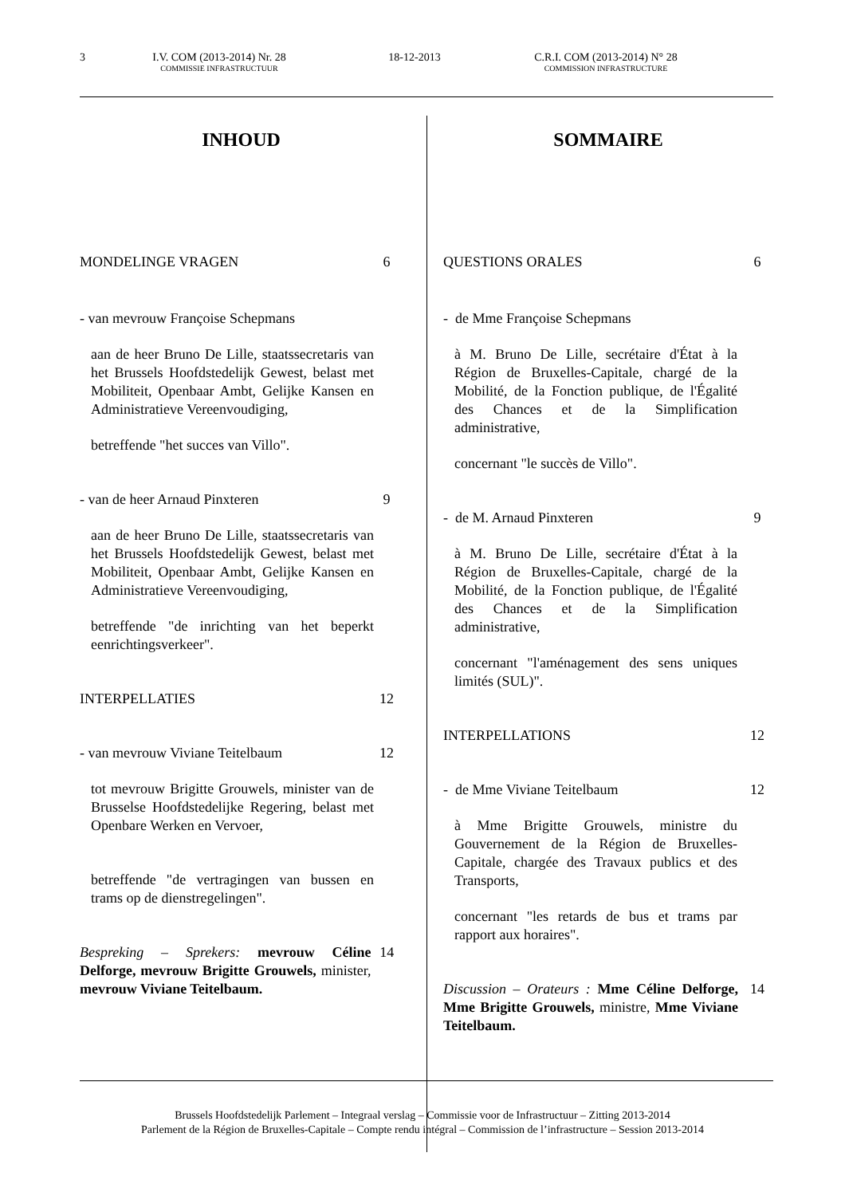3 I.V. COM (2013-2014) Nr. 28
COMMISSIE INFRASTRUCTUUR
18-12-2013 C.R.I. COM (2013-2014) N° 28
COMMISSION INFRASTRUCTURE
INHOUD
MONDELINGE VRAGEN 6
- van mevrouw Françoise Schepmans
aan de heer Bruno De Lille, staatssecretaris van het Brussels Hoofdstedelijk Gewest, belast met Mobiliteit, Openbaar Ambt, Gelijke Kansen en Administratieve Vereenvoudiging,
betreffende "het succes van Villo".
- van de heer Arnaud Pinxteren 9
aan de heer Bruno De Lille, staatssecretaris van het Brussels Hoofdstedelijk Gewest, belast met Mobiliteit, Openbaar Ambt, Gelijke Kansen en Administratieve Vereenvoudiging,
betreffende "de inrichting van het beperkt eenrichtingsverkeer".
INTERPELLATIES 12
- van mevrouw Viviane Teitelbaum 12
tot mevrouw Brigitte Grouwels, minister van de Brusselse Hoofdstedelijke Regering, belast met Openbare Werken en Vervoer,
betreffende "de vertragingen van bussen en trams op de dienstregelingen".
Bespreking – Sprekers: mevrouw Céline Delforge, mevrouw Brigitte Grouwels, minister, mevrouw Viviane Teitelbaum. 14
SOMMAIRE
QUESTIONS ORALES 6
- de Mme Françoise Schepmans
à M. Bruno De Lille, secrétaire d'État à la Région de Bruxelles-Capitale, chargé de la Mobilité, de la Fonction publique, de l'Égalité des Chances et de la Simplification administrative,
concernant "le succès de Villo".
- de M. Arnaud Pinxteren 9
à M. Bruno De Lille, secrétaire d'État à la Région de Bruxelles-Capitale, chargé de la Mobilité, de la Fonction publique, de l'Égalité des Chances et de la Simplification administrative,
concernant "l'aménagement des sens uniques limités (SUL)".
INTERPELLATIONS 12
- de Mme Viviane Teitelbaum 12
à Mme Brigitte Grouwels, ministre du Gouvernement de la Région de Bruxelles-Capitale, chargée des Travaux publics et des Transports,
concernant "les retards de bus et trams par rapport aux horaires".
Discussion – Orateurs : Mme Céline Delforge, Mme Brigitte Grouwels, ministre, Mme Viviane Teitelbaum. 14
Brussels Hoofdstedelijk Parlement – Integraal verslag – Commissie voor de Infrastructuur – Zitting 2013-2014
Parlement de la Région de Bruxelles-Capitale – Compte rendu intégral – Commission de l’infrastructure – Session 2013-2014